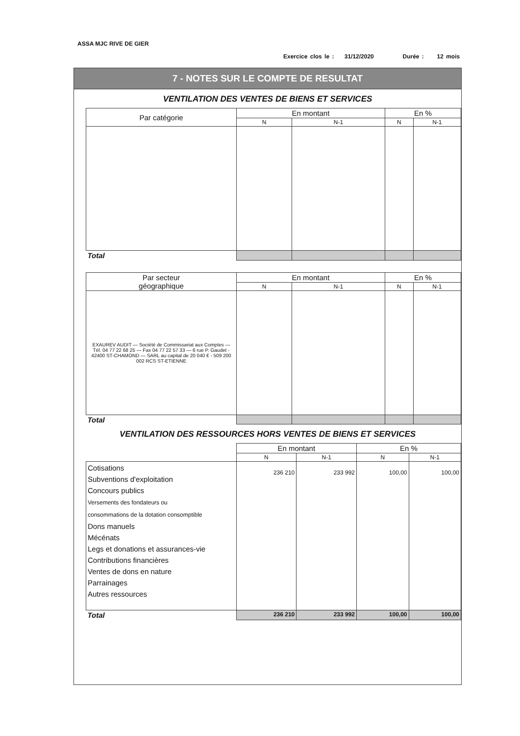ASSA MJC RIVE DE GIER
Exercice clos le : 31/12/2020 Durée : 12 mois
7 - NOTES SUR LE COMPTE DE RESULTAT
VENTILATION DES VENTES DE BIENS ET SERVICES
| Par catégorie | En montant | | En % | |
| --- | --- | --- | --- | --- |
| | N | N-1 | N | N-1 |
| Total | | | | |
| Par secteur géographique | En montant | | En % | |
| --- | --- | --- | --- | --- |
| | N | N-1 | N | N-1 |
| EXAUREV AUDIT — Société de Commissariat aux Comptes — Tél. 04 77 22 68 25 — Fax 04 77 22 57 33 — 6 rue P. Gaudet - 42400 ST-CHAMOND — SARL au capital de 20 040 € - 509 200 002 RCS ST-ETIENNE | | | | |
| Total | | | | |
VENTILATION DES RESSOURCES HORS VENTES DE BIENS ET SERVICES
| | En montant | | En % | |
| --- | --- | --- | --- | --- |
| | N | N-1 | N | N-1 |
| Cotisations Subventions d'exploitation Concours publics Versements des fondateurs ou consommations de la dotation consomptible Dons manuels Mécénats Legs et donations et assurances-vie Contributions financières Ventes de dons en nature Parrainages Autres ressources | 236 210 | 233 992 | 100,00 | 100,00 |
| Total | 236 210 | 233 992 | 100,00 | 100,00 |